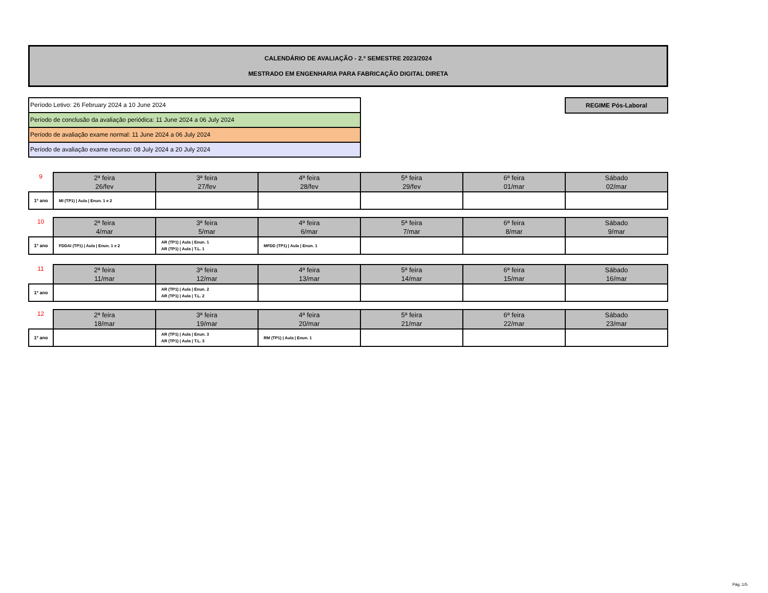CALENDÁRIO DE AVALIAÇÃO - 2.º SEMESTRE 2023/2024
MESTRADO EM ENGENHARIA PARA FABRICAÇÃO DIGITAL DIRETA
Período Letivo: 26 February 2024 a 10 June 2024
Período de conclusão da avaliação periódica: 11 June 2024 a 06 July 2024
Período de avaliação exame normal: 11 June 2024 a 06 July 2024
Período de avaliação exame recurso: 08 July 2024 a 20 July 2024
REGIME Pós-Laboral
| 9 | 2ª feira 26/fev | 3ª feira 27/fev | 4ª feira 28/fev | 5ª feira 29/fev | 6ª feira 01/mar | Sábado 02/mar |
| 1º ano | MI (TP1) / Aula / Enun. 1 e 2 | | | | | |
| 10 | 2ª feira 4/mar | 3ª feira 5/mar | 4ª feira 6/mar | 5ª feira 7/mar | 6ª feira 8/mar | Sábado 9/mar |
| 1º ano | FDDAI (TP1) / Aula / Enun. 1 e 2 | AR (TP1) / Aula / Enun. 1 AR (TP1) / Aula / T.L. 1 | MFDD (TP1) / Aula / Enun. 1 | | | |
| 11 | 2ª feira 11/mar | 3ª feira 12/mar | 4ª feira 13/mar | 5ª feira 14/mar | 6ª feira 15/mar | Sábado 16/mar |
| 1º ano | | AR (TP1) / Aula / Enun. 2 AR (TP1) / Aula / T.L. 2 | | | | |
| 12 | 2ª feira 18/mar | 3ª feira 19/mar | 4ª feira 20/mar | 5ª feira 21/mar | 6ª feira 22/mar | Sábado 23/mar |
| 1º ano | | AR (TP1) / Aula / Enun. 3 AR (TP1) / Aula / T.L. 3 | RM (TP1) / Aula / Enun. 1 | | | |
Pág.:1/5